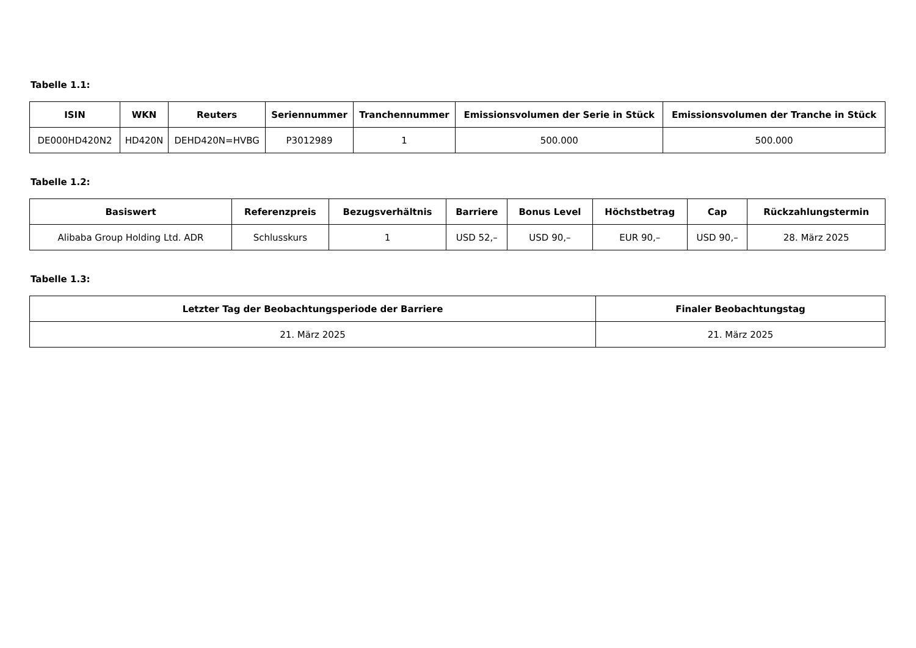Tabelle 1.1:
| ISIN | WKN | Reuters | Seriennummer | Tranchennummer | Emissionsvolumen der Serie in Stück | Emissionsvolumen der Tranche in Stück |
| --- | --- | --- | --- | --- | --- | --- |
| DE000HD420N2 | HD420N | DEHD420N=HVBG | P3012989 | 1 | 500.000 | 500.000 |
Tabelle 1.2:
| Basiswert | Referenzpreis | Bezugsverhältnis | Barriere | Bonus Level | Höchstbetrag | Cap | Rückzahlungstermin |
| --- | --- | --- | --- | --- | --- | --- | --- |
| Alibaba Group Holding Ltd. ADR | Schlusskurs | 1 | USD 52,– | USD 90,– | EUR 90,– | USD 90,– | 28. März 2025 |
Tabelle 1.3:
| Letzter Tag der Beobachtungsperiode der Barriere | Finaler Beobachtungstag |
| --- | --- |
| 21. März 2025 | 21. März 2025 |